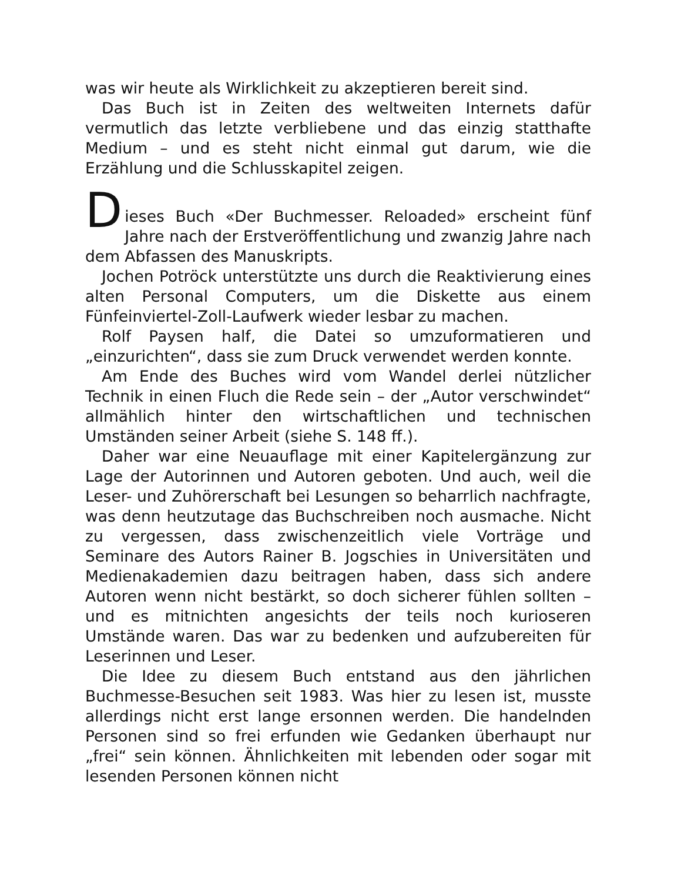was wir heute als Wirklichkeit zu akzeptieren bereit sind.
Das Buch ist in Zeiten des weltweiten Internets dafür vermutlich das letzte verbliebene und das einzig statthafte Medium – und es steht nicht einmal gut darum, wie die Erzählung und die Schlusskapitel zeigen.
D
ieses Buch «Der Buchmesser. Reloaded» erscheint fünf Jahre nach der Erstveröffentlichung und zwanzig Jahre nach dem Abfassen des Manuskripts.
Jochen Potröck unterstützte uns durch die Reaktivierung eines alten Personal Computers, um die Diskette aus einem Fünfeinviertel-Zoll-Laufwerk wieder lesbar zu machen.
Rolf Paysen half, die Datei so umzuformatieren und „einzurichten“, dass sie zum Druck verwendet werden konnte.
Am Ende des Buches wird vom Wandel derlei nützlicher Technik in einen Fluch die Rede sein – der „Autor verschwindet“ allmählich hinter den wirtschaftlichen und technischen Umständen seiner Arbeit (siehe S. 148 ff.).
Daher war eine Neuauflage mit einer Kapitelergänzung zur Lage der Autorinnen und Autoren geboten. Und auch, weil die Leser- und Zuhörerschaft bei Lesungen so beharrlich nachfragte, was denn heutzutage das Buchschreiben noch ausmache. Nicht zu vergessen, dass zwischenzeitlich viele Vorträge und Seminare des Autors Rainer B. Jogschies in Universitäten und Medienakademien dazu beitragen haben, dass sich andere Autoren wenn nicht bestärkt, so doch sicherer fühlen sollten – und es mitnichten angesichts der teils noch kurioseren Umstände waren. Das war zu bedenken und aufzubereiten für Leserinnen und Leser.
Die Idee zu diesem Buch entstand aus den jährlichen Buchmesse-Besuchen seit 1983. Was hier zu lesen ist, musste allerdings nicht erst lange ersonnen werden. Die handelnden Personen sind so frei erfunden wie Gedanken überhaupt nur „frei“ sein können. Ähnlichkeiten mit lebenden oder sogar mit lesenden Personen können nicht